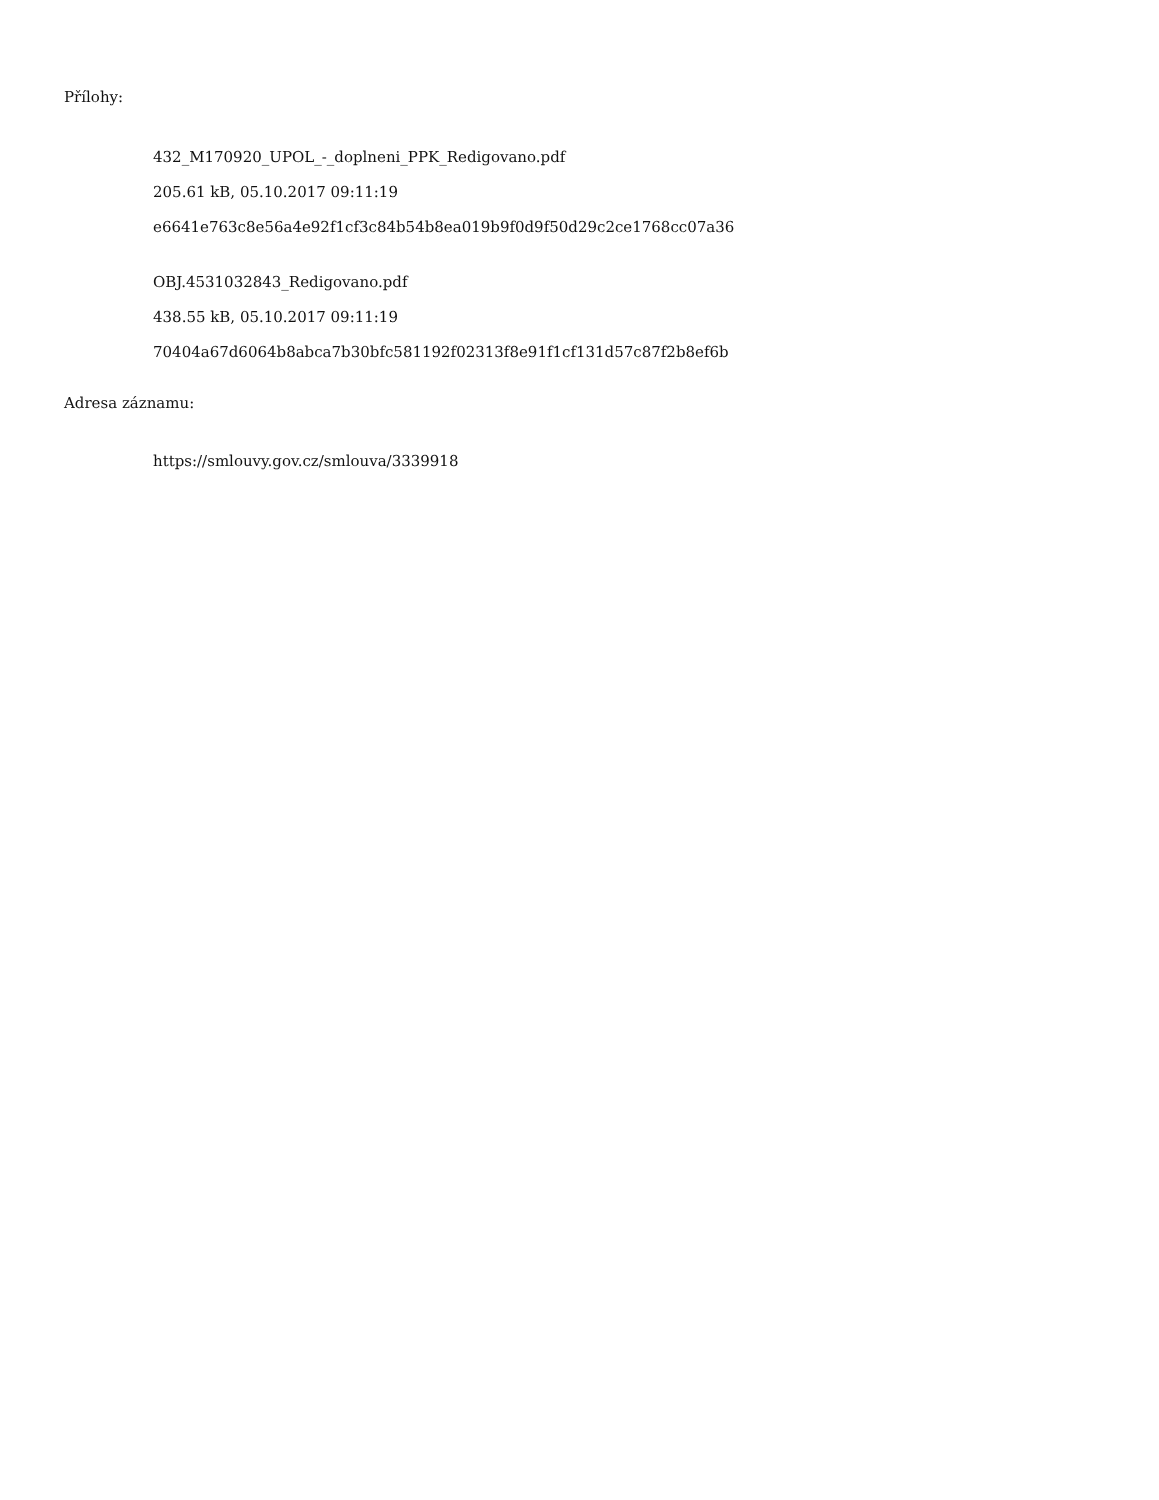Přílohy:
432_M170920_UPOL_-_doplneni_PPK_Redigovano.pdf
205.61 kB, 05.10.2017 09:11:19
e6641e763c8e56a4e92f1cf3c84b54b8ea019b9f0d9f50d29c2ce1768cc07a36
OBJ.4531032843_Redigovano.pdf
438.55 kB, 05.10.2017 09:11:19
70404a67d6064b8abca7b30bfc581192f02313f8e91f1cf131d57c87f2b8ef6b
Adresa záznamu:
https://smlouvy.gov.cz/smlouva/3339918